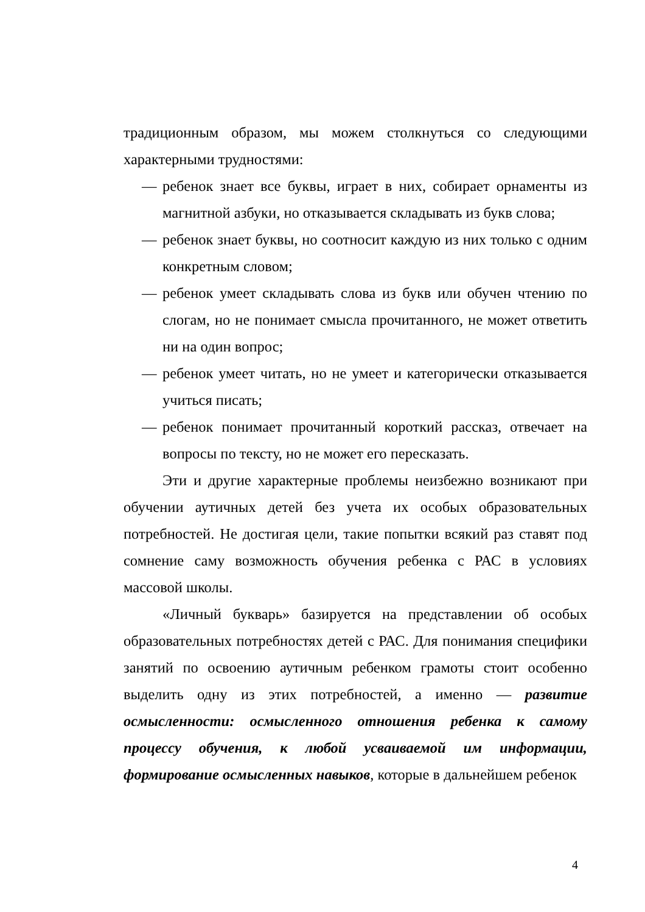традиционным образом, мы можем столкнуться со следующими характерными трудностями:
— ребенок знает все буквы, играет в них, собирает орнаменты из магнитной азбуки, но отказывается складывать из букв слова;
— ребенок знает буквы, но соотносит каждую из них только с одним конкретным словом;
— ребенок умеет складывать слова из букв или обучен чтению по слогам, но не понимает смысла прочитанного, не может ответить ни на один вопрос;
— ребенок умеет читать, но не умеет и категорически отказывается учиться писать;
— ребенок понимает прочитанный короткий рассказ, отвечает на вопросы по тексту, но не может его пересказать.
Эти и другие характерные проблемы неизбежно возникают при обучении аутичных детей без учета их особых образовательных потребностей. Не достигая цели, такие попытки всякий раз ставят под сомнение саму возможность обучения ребенка с РАС в условиях массовой школы.
«Личный букварь» базируется на представлении об особых образовательных потребностях детей с РАС. Для понимания специфики занятий по освоению аутичным ребенком грамоты стоит особенно выделить одну из этих потребностей, а именно — развитие осмысленности: осмысленного отношения ребенка к самому процессу обучения, к любой усваиваемой им информации, формирование осмысленных навыков, которые в дальнейшем ребенок
4